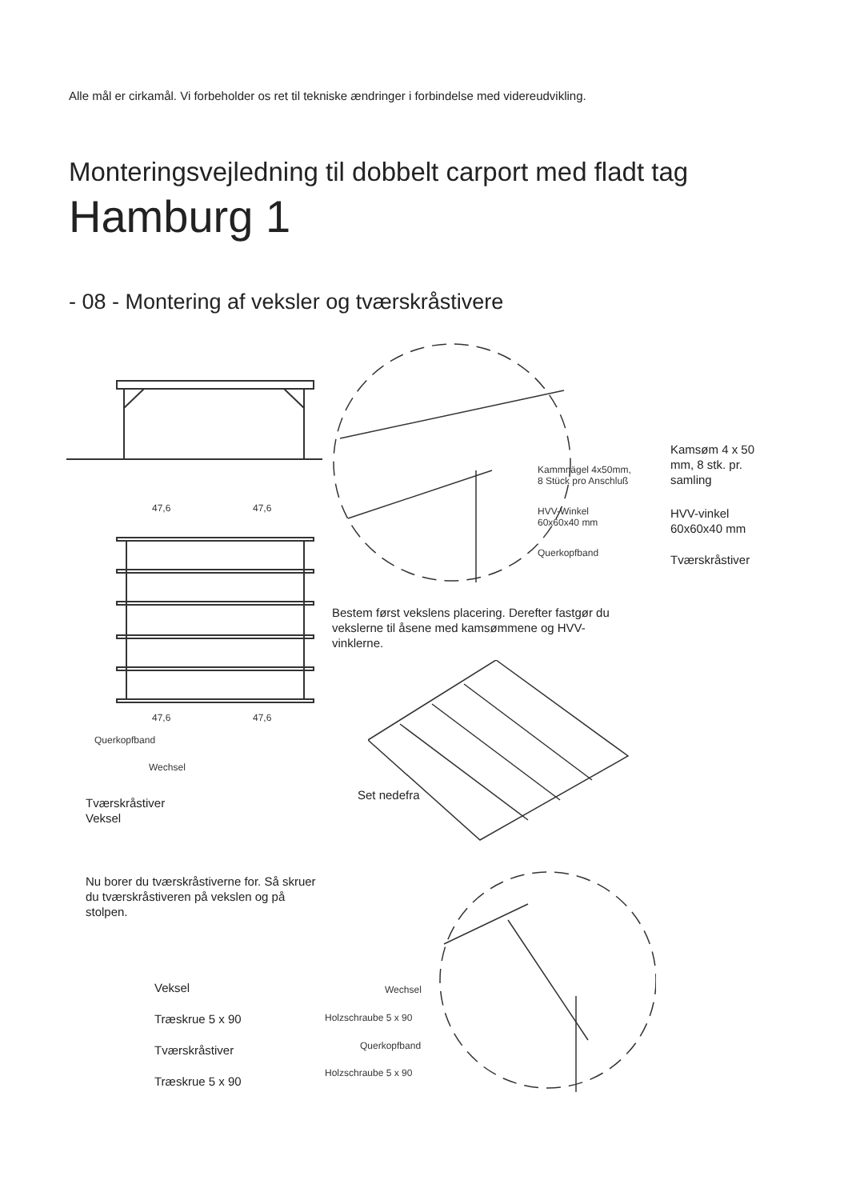Alle mål er cirkamål. Vi forbeholder os ret til tekniske ændringer i forbindelse med videreudvikling.
Monteringsvejledning til dobbelt carport med fladt tag
Hamburg 1
- 08 - Montering af veksler og tværskråstivere
47,6 47,6
47,6 47,6
Querkopfband
Wechsel
Kammnägel 4x50mm,
8 Stück pro Anschluß
HVV-Winkel
60x60x40 mm
Querkopfband
Kamsøm 4 x 50
mm, 8 stk. pr.
samling
HVV-vinkel
60x60x40 mm
Tværskråstiver
Bestem først vekslens placering. Derefter fastgør du
vekslerne til åsene med kamsømmene og HVV-
vinklerne.
Set nedefra
Tværskråstiver
Veksel
Nu borer du tværskråstiverne for. Så skruer
du tværskråstiveren på vekslen og på
stolpen.
Veksel
Træskrue 5 x 90
Tværskråstiver
Træskrue 5 x 90
Wechsel
Holzschraube 5 x 90
Querkopfband
Holzschraube 5 x 90